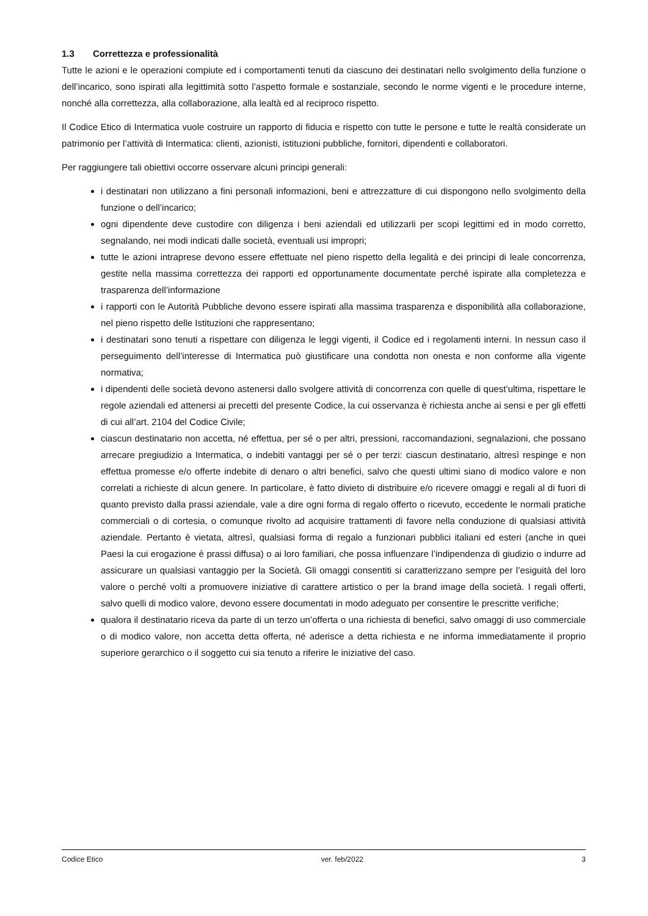1.3 Correttezza e professionalità
Tutte le azioni e le operazioni compiute ed i comportamenti tenuti da ciascuno dei destinatari nello svolgimento della funzione o dell’incarico, sono ispirati alla legittimità sotto l’aspetto formale e sostanziale, secondo le norme vigenti e le procedure interne, nonché alla correttezza, alla collaborazione, alla lealtà ed al reciproco rispetto.
Il Codice Etico di Intermatica vuole costruire un rapporto di fiducia e rispetto con tutte le persone e tutte le realtà considerate un patrimonio per l’attività di Intermatica: clienti, azionisti, istituzioni pubbliche, fornitori, dipendenti e collaboratori.
Per raggiungere tali obiettivi occorre osservare alcuni principi generali:
i destinatari non utilizzano a fini personali informazioni, beni e attrezzatture di cui dispongono nello svolgimento della funzione o dell’incarico;
ogni dipendente deve custodire con diligenza i beni aziendali ed utilizzarli per scopi legittimi ed in modo corretto, segnalando, nei modi indicati dalle società, eventuali usi impropri;
tutte le azioni intraprese devono essere effettuate nel pieno rispetto della legalità e dei principi di leale concorrenza, gestite nella massima correttezza dei rapporti ed opportunamente documentate perché ispirate alla completezza e trasparenza dell’informazione
i rapporti con le Autorità Pubbliche devono essere ispirati alla massima trasparenza e disponibilità alla collaborazione, nel pieno rispetto delle Istituzioni che rappresentano;
i destinatari sono tenuti a rispettare con diligenza le leggi vigenti, il Codice ed i regolamenti interni. In nessun caso il perseguimento dell’interesse di Intermatica può giustificare una condotta non onesta e non conforme alla vigente normativa;
i dipendenti delle società devono astenersi dallo svolgere attività di concorrenza con quelle di quest’ultima, rispettare le regole aziendali ed attenersi ai precetti del presente Codice, la cui osservanza è richiesta anche ai sensi e per gli effetti di cui all’art. 2104 del Codice Civile;
ciascun destinatario non accetta, né effettua, per sé o per altri, pressioni, raccomandazioni, segnalazioni, che possano arrecare pregiudizio a Intermatica, o indebiti vantaggi per sé o per terzi: ciascun destinatario, altresì respinge e non effettua promesse e/o offerte indebite di denaro o altri benefici, salvo che questi ultimi siano di modico valore e non correlati a richieste di alcun genere. In particolare, è fatto divieto di distribuire e/o ricevere omaggi e regali al di fuori di quanto previsto dalla prassi aziendale, vale a dire ogni forma di regalo offerto o ricevuto, eccedente le normali pratiche commerciali o di cortesia, o comunque rivolto ad acquisire trattamenti di favore nella conduzione di qualsiasi attività aziendale. Pertanto è vietata, altresì, qualsiasi forma di regalo a funzionari pubblici italiani ed esteri (anche in quei Paesi la cui erogazione è prassi diffusa) o ai loro familiari, che possa influenzare l’indipendenza di giudizio o indurre ad assicurare un qualsiasi vantaggio per la Società. Gli omaggi consentiti si caratterizzano sempre per l’esiguità del loro valore o perché volti a promuovere iniziative di carattere artistico o per la brand image della società. I regali offerti, salvo quelli di modico valore, devono essere documentati in modo adeguato per consentire le prescritte verifiche;
qualora il destinatario riceva da parte di un terzo un’offerta o una richiesta di benefici, salvo omaggi di uso commerciale o di modico valore, non accetta detta offerta, né aderisce a detta richiesta e ne informa immediatamente il proprio superiore gerarchico o il soggetto cui sia tenuto a riferire le iniziative del caso.
Codice Etico ver. feb/2022 3